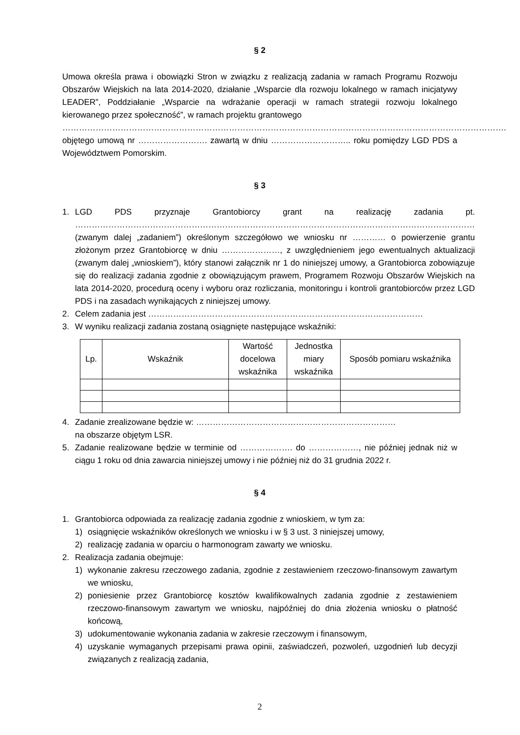§ 2
Umowa określa prawa i obowiązki Stron w związku z realizacją zadania w ramach Programu Rozwoju Obszarów Wiejskich na lata 2014-2020, działanie „Wsparcie dla rozwoju lokalnego w ramach inicjatywy LEADER”, Poddziałanie „Wsparcie na wdrażanie operacji w ramach strategii rozwoju lokalnego kierowanego przez społeczność”, w ramach projektu grantowego
…………………………………………………………………………………………………………………………………………….
objętego umową nr ……………………. zawartą w dniu ……………………….. roku pomiędzy LGD PDS a Województwem Pomorskim.
§ 3
1. LGD PDS przyznaje Grantobiorcy grant na realizację zadania pt. ……………………………………………………………………………………………………………………………… (zwanym dalej „zadaniem”) określonym szczegółowo we wniosku nr ………… o powierzenie grantu złożonym przez Grantobiorcę w dniu …………………, z uwzględnieniem jego ewentualnych aktualizacji (zwanym dalej „wnioskiem”), który stanowi załącznik nr 1 do niniejszej umowy, a Grantobiorca zobowiązuje się do realizacji zadania zgodnie z obowiązującym prawem, Programem Rozwoju Obszarów Wiejskich na lata 2014-2020, procedurą oceny i wyboru oraz rozliczania, monitoringu i kontroli grantobiorców przez LGD PDS i na zasadach wynikających z niniejszej umowy.
2. Celem zadania jest ………………………………………………………………………………………
3. W wyniku realizacji zadania zostaną osiągnięte następujące wskaźniki:
| Lp. | Wskaźnik | Wartość docelowa wskaźnika | Jednostka miary wskaźnika | Sposób pomiaru wskaźnika |
| --- | --- | --- | --- | --- |
4. Zadanie zrealizowane będzie w: ………………………………………………………………
na obszarze objętym LSR.
5. Zadanie realizowane będzie w terminie od ………………. do ………………, nie później jednak niż w ciągu 1 roku od dnia zawarcia niniejszej umowy i nie później niż do 31 grudnia 2022 r.
§ 4
1. Grantobiorca odpowiada za realizację zadania zgodnie z wnioskiem, w tym za:
1) osiągnięcie wskaźników określonych we wniosku i w § 3 ust. 3 niniejszej umowy,
2) realizację zadania w oparciu o harmonogram zawarty we wniosku.
2. Realizacja zadania obejmuje:
1) wykonanie zakresu rzeczowego zadania, zgodnie z zestawieniem rzeczowo-finansowym zawartym we wniosku,
2) poniesienie przez Grantobiorcę kosztów kwalifikowalnych zadania zgodnie z zestawieniem rzeczowo-finansowym zawartym we wniosku, najpóźniej do dnia złożenia wniosku o płatność końcową,
3) udokumentowanie wykonania zadania w zakresie rzeczowym i finansowym,
4) uzyskanie wymaganych przepisami prawa opinii, zaświadczeń, pozwoleń, uzgodnień lub decyzji związanych z realizacją zadania,
2